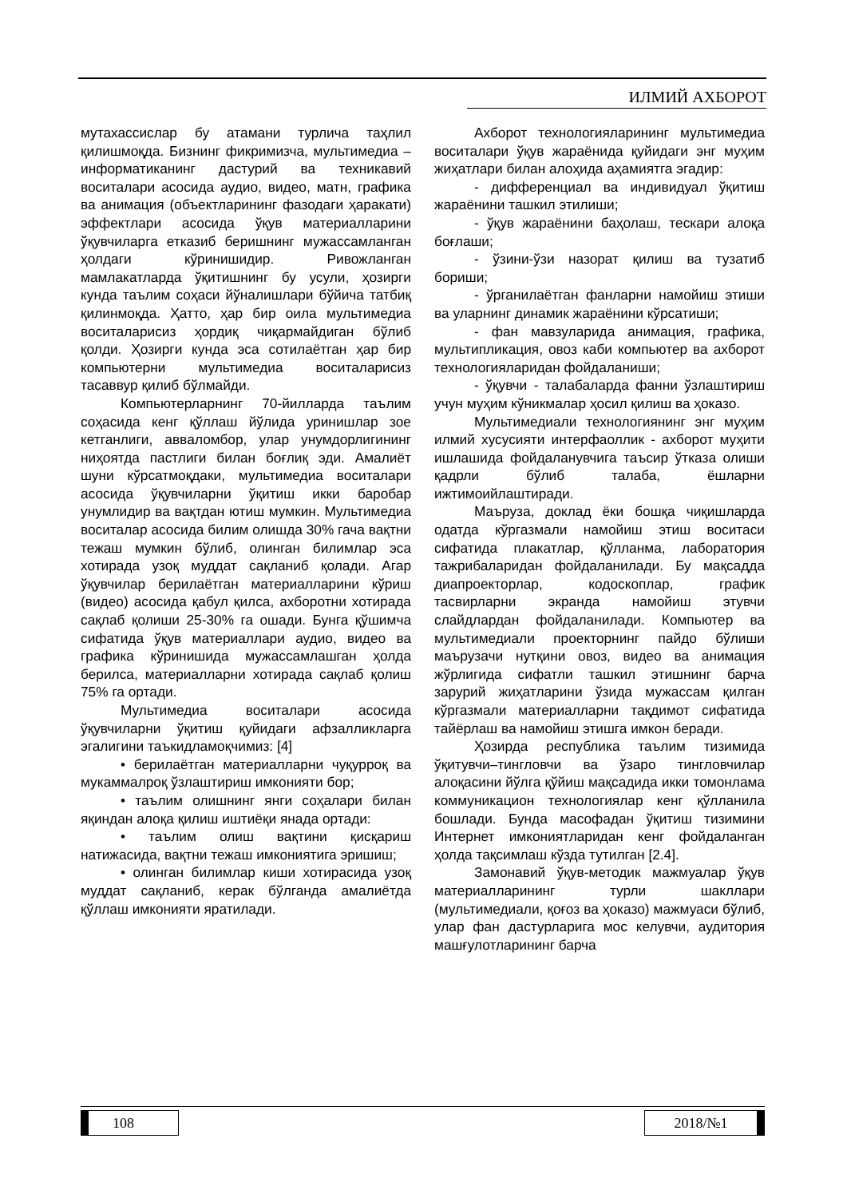ИЛМИЙ АХБОРОТ
мутахассислар бу атамани турлича таҳлил қилишмоқда. Бизнинг фикримизча, мультимедиа – информатиканинг дастурий ва техникавий воситалари асосида аудио, видео, матн, графика ва анимация (объектларининг фазодаги ҳаракати) эффектлари асосида ўқув материалларини ўқувчиларга етказиб беришнинг мужассамланган ҳолдаги кўринишидир. Ривожланган мамлакатларда ўқитишнинг бу усули, ҳозирги кунда таълим соҳаси йўналишлари бўйича татбиқ қилинмоқда. Ҳатто, ҳар бир оила мультимедиа воситаларисиз ҳордиқ чиқармайдиган бўлиб қолди. Ҳозирги кунда эса сотилаётган ҳар бир компьютерни мультимедиа воситаларисиз тасаввур қилиб бўлмайди.
Компьютерларнинг 70-йилларда таълим соҳасида кенг қўллаш йўлида уринишлар зое кетганлиги, аввaломбор, улар унумдорлигининг ниҳоятда пастлиги билан боғлиқ эди. Амалиёт шуни кўрсатмоқдаки, мультимедиа воситалари асосида ўқувчиларни ўқитиш икки баробар унумлидир ва вақтдан ютиш мумкин. Мультимедиа воситалар асосида билим олишда 30% гача вақтни тежаш мумкин бўлиб, олинган билимлар эса хотирада узоқ муддат сақланиб қолади. Агар ўқувчилар берилаётган материалларини кўриш (видео) асосида қабул қилса, ахборотни хотирада сақлаб қолиши 25-30% га ошади. Бунга қўшимча сифатида ўқув материаллари аудио, видео ва графика кўринишида мужассамлашган ҳолда берилса, материалларни хотирада сақлаб қолиш 75% га ортади.
Мультимедиа воситалари асосида ўқувчиларни ўқитиш қуйидаги афзалликларга эгалигини таъкидламоқчимиз: [4]
• берилаётган материалларни чуқурроқ ва мукаммалроқ ўзлаштириш имконияти бор;
• таълим олишнинг янги соҳалари билан яқиндан алоқа қилиш иштиёқи янада ортади:
• таълим олиш вақтини қисқариш натижасида, вақтни тежаш имкониятига эришиш;
• олинган билимлар киши хотирасида узоқ муддат сақланиб, керак бўлганда амалиётда қўллаш имконияти яратилади.
Ахборот технологияларининг мультимедиа воситалари ўқув жараёнида қуйидаги энг муҳим жиҳатлари билан алоҳида аҳамиятга эгадир:
- дифференциал ва индивидуал ўқитиш жараёнини ташкил этилиши;
- ўқув жараёнини баҳолаш, тескари алоқа боғлаши;
- ўзини-ўзи назорат қилиш ва тузатиб бориши;
- ўрганилаётган фанларни намойиш этиши ва уларнинг динамик жараёнини кўрсатиши;
- фан мавзуларида анимация, графика, мультипликация, овоз каби компьютер ва ахборот технологияларидан фойдаланиши;
- ўқувчи - талабаларда фанни ўзлаштириш учун муҳим кўникмалар ҳосил қилиш ва ҳоказо.
Мультимедиали технологиянинг энг муҳим илмий хусусияти интерфаоллик - ахборот муҳити ишлашида фойдаланувчига таъсир ўтказа олиши қадрли бўлиб талаба, ёшларни ижтимоийлаштиради.
Маъруза, доклад ёки бошқа чиқишларда одатда кўргазмали намойиш этиш воситаси сифатида плакатлар, қўлланма, лаборатория тажрибаларидан фойдаланилади. Бу мақсадда диапроекторлар, кодоскоплар, график тасвирларни экранда намойиш этувчи слайдлардан фойдаланилади. Компьютер ва мультимедиали проекторнинг пайдо бўлиши маърузачи нутқини овоз, видео ва анимация жўрлигида сифатли ташкил этишнинг барча зарурий жиҳатларини ўзида мужассам қилган кўргазмали материалларни тақдимот сифатида тайёрлаш ва намойиш этишга имкон беради.
Ҳозирда республика таълим тизимида ўқитувчи–тингловчи ва ўзаро тингловчилар алоқасини йўлга қўйиш мақсадида икки томонлама коммуникацион технологиялар кенг қўлланила бошлади. Бунда масофадан ўқитиш тизимини Интернет имкониятларидан кенг фойдаланган ҳолда тақсимлаш кўзда тутилган [2.4].
Замонавий ўқув-методик мажмуалар ўқув материалларининг турли шакллари (мультимедиали, қоғоз ва ҳоказо) мажмуаси бўлиб, улар фан дастурларига мос келувчи, аудитория машғулотларининг барча
108 2018/№1